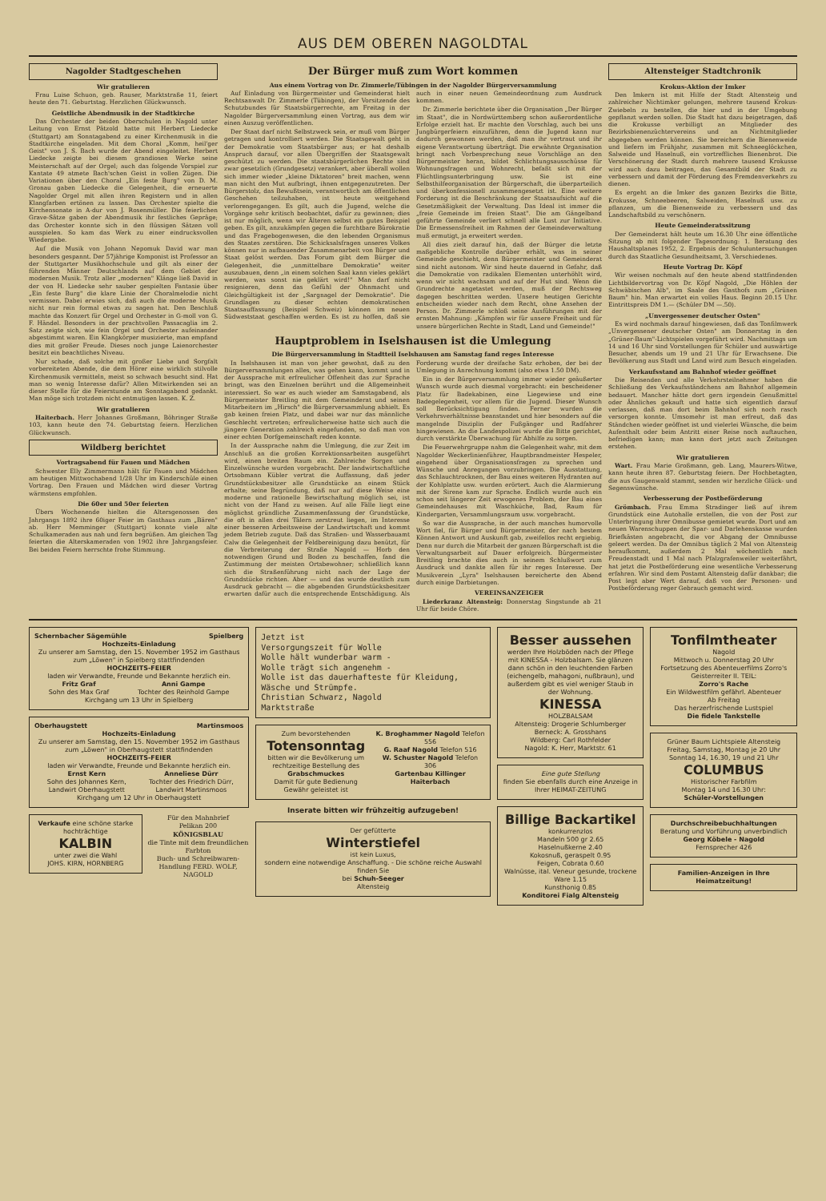AUS DEM OBEREN NAGOLDTAL
Nagolder Stadtgeschehen
Wir gratulieren
Frau Luise Schuon, geb. Rauser, Marktstraße 11, feiert heute den 71. Geburtstag. Herzlichen Glückwunsch.
Geistliche Abendmusik in der Stadtkirche
Das Orchester der beiden Oberschulen in Nagold unter Leitung von Ernst Pätzold hatte mit Herbert Liedecke (Stuttgart) am Sonntagabend zu einer Kirchenmusik in die Stadtkirche eingeladen. Mit dem Choral „Komm, heil'ger Geist" von J. S. Bach wurde der Abend eingeleitet. Herbert Liedecke zeigte bei diesem grandiosen Werke seine Meisterschaft auf der Orgel; auch das folgende Vorspiel zur Kantate 49 atmete Bach'schen Geist in vollen Zügen. Die Variationen über den Choral „Ein feste Burg" von D. M. Gronau gaben Liedecke die Gelegenheit, die erneuerte Nagolder Orgel mit allen ihren Registern und in allen Klangfarben ertönen zu lassen. Das Orchester spielte die Kirchensonate in A-dur von J. Rosenmüller. Die feierlichen Grave-Sätze gaben der Abendmusik ihr festliches Gepräge; das Orchester konnte sich in den flüssigen Sätzen voll ausspielen. So kam das Werk zu einer eindrucksvollen Wiedergabe.
Auf die Musik von Johann Nepomuk David war man besonders gespannt. Der 57jährige Komponist ist Professor an der Stuttgarter Musikhochschule und gilt als einer der führenden Männer Deutschlands auf dem Gebiet der modernen Musik. Trotz aller „modernen" Klänge ließ David in der von H. Liedecke sehr sauber gespielten Fantasie über „Ein feste Burg" die klare Linie der Choralmelodie nicht vermissen. Dabei erwies sich, daß auch die moderne Musik nicht nur rein formal etwas zu sagen hat. Den Beschluß machte das Konzert für Orgel und Orchester in G-moll von G. F. Händel. Besonders in der prachtvollen Passacaglia im 2. Satz zeigte sich, wie fein Orgel und Orchester aufeinander abgestimmt waren. Ein Klangkörper musizierte, man empfand dies mit großer Freude. Dieses noch junge Laienorchester besitzt ein beachtliches Niveau.
Nur schade, daß solche mit großer Liebe und Sorgfalt vorbereiteten Abende, die dem Hörer eine wirklich stilvolle Kirchenmusik vermitteln, meist so schwach besucht sind. Hat man so wenig Interesse dafür? Allen Mitwirkenden sei an dieser Stelle für die Feierstunde am Sonntagabend gedankt. Man möge sich trotzdem nicht entmutigen lassen. K. Z.
Wir gratulieren
Haiterbach. Herr Johannes Großmann, Böhringer Straße 103, kann heute den 74. Geburtstag feiern. Herzlichen Glückwunsch.
Wildberg berichtet
Vortragsabend für Fauen und Mädchen
Schwester Elly Zimmermann hält für Fauen und Mädchen am heutigen Mittwochabend 1/28 Uhr im Kinderschüle einen Vortrag. Den Frauen und Mädchen wird dieser Vortrag wärmstens empfohlen.
Die 60er und 50er feierten
Übers Wochenende hielten die Altersgenossen des Jahrgangs 1892 ihre 60iger Feier im Gasthaus zum „Bären" ab. Herr Memminger (Stuttgart) konnte viele alte Schulkameraden aus nah und fern begrüßen. Am gleichen Tag feierten die Alterskameraden von 1902 ihre Jahrgangsfeier. Bei beiden Feiern herrschte frohe Stimmung.
Der Bürger muß zum Wort kommen
Aus einem Vortrag von Dr. Zimmerle/Tübingen in der Nagolder Bürgerversammlung
Auf Einladung von Bürgermeister und Gemeinderat hielt Rechtsanwalt Dr. Zimmerle (Tübingen), der Vorsitzende des Schutzbundes für Staatsbürgerrechte, am Freitag in der Nagolder Bürgerversammlung einen Vortrag, aus dem wir einen Auszug veröffentlichen.
Der Staat darf nicht Selbstzweck sein, er muß vom Bürger getragen und kontrolliert werden. Die Staatsgewalt geht in der Demokratie vom Staatsbürger aus; er hat deshalb Anspruch darauf, vor allen Übergriffen der Staatsgewalt geschützt zu werden. Die staatsbürgerlichen Rechte sind zwar gesetzlich (Grundgesetz) verankert, aber überall wollen sich immer wieder „kleine Diktatoren" breit machen, wenn man nicht den Mut aufbringt, ihnen entgegenzutreten. Der Bürgerstolz, das Bewußtsein, verantwortlich am öffentlichen Geschehen teilzuhaben, ist heute weitgehend verlorengegangen. Es gilt, auch die Jugend, welche die Vorgänge sehr kritisch beobachtet, dafür zu gewinnen; dies ist nur möglich, wenn wir Älteren selbst ein gutes Beispiel geben. Es gilt, anzukämpfen gegen die furchtbare Bürokratie und das Fragebogenwesen, die den lebenden Organismus des Staates zerstören. Die Schicksalsfragen unseres Volkes können nur in aufbauender Zusammenarbeit von Bürger und Staat gelöst werden. Das Forum gibt dem Bürger die Gelegenheit, die „unmittelbare Demokratie" weiter auszubauen, denn „in einem solchen Saal kann vieles geklärt werden, was sonst nie geklärt wird!" Man darf nicht resignieren, denn das Gefühl der Ohnmacht und Gleichgültigkeit ist der „Sargnagel der Demokratie". Die Grundlagen zu dieser echten demokratischen Staatsauffassung (Beispiel Schweiz) können im neuen Südweststaat geschaffen werden. Es ist zu hoffen, daß sie auch in einer neuen Gemeindeordnung zum Ausdruck kommen.
Dr. Zimmerle berichtete über die Organisation „Der Bürger im Staat", die in Nordwürttemberg schon außerordentliche Erfolge erzielt hat. Er machte den Vorschlag, auch bei uns Jungbürgerfeiern einzuführen, denn die Jugend kann nur dadurch gewonnen werden, daß man ihr vertraut und ihr eigene Verantwortung überträgt. Die erwähnte Organisation bringt nach Vorbesprechung neue Vorschläge an den Bürgermeister heran, bildet Schlichtungsausschüsse für Wohnungsfragen und Wohnrecht, befaßt sich mit der Flüchtlingsunterbringung usw. Sie ist eine Selbsthilfeorganisation der Bürgerschaft, die überparteilich und überkonfessionell zusammengesetzt ist. Eine weitere Forderung ist die Beschränkung der Staatsaufsicht auf die Gesetzmäßigkeit der Verwaltung. Das Ideal ist immer die „freie Gemeinde im freien Staat". Die am Gängelband geführte Gemeinde verliert schnell alle Lust zur Initiative. Die Ermessensfreiheit im Rahmen der Gemeindeverwaltung muß ermutigt, ja erweitert werden.
All dies zielt darauf hin, daß der Bürger die letzte maßgebliche Kontrolle darüber erhält, was in seiner Gemeinde geschieht, denn Bürgermeister und Gemeinderat sind nicht autonom. Wir sind heute dauernd in Gefahr, daß die Demokratie von radikalen Elementen unterhöhlt wird, wenn wir nicht wachsam und auf der Hut sind. Wenn die Grundrechte angetastet werden, muß der Rechtsweg dagegen beschritten werden. Unsere heutigen Gerichte entscheiden wieder nach dem Recht, ohne Ansehen der Person. Dr. Zimmerle schloß seine Ausführungen mit der ernsten Mahnung: „Kämpfen wir für unsere Freiheit und für unsere bürgerlichen Rechte in Stadt, Land und Gemeinde!"
Hauptproblem in Iselshausen ist die Umlegung
Die Bürgerversammlung in Stadtteil Iselshausen am Samstag fand reges Interesse
In Iselshausen ist man von jeher gewohnt, daß zu den Bürgerversammlungen alles, was gehen kann, kommt und in der Aussprache mit erfreulicher Offenheit das zur Sprache bringt, was den Einzelnen berührt und die Allgemeinheit interessiert. So war es auch wieder am Samstagabend, als Bürgermeister Breitling mit dem Gemeinderat und seinen Mitarbeitern im „Hirsch" die Bürgerversammlung abhielt. Es gab keinen freien Platz, und dabei war nur das männliche Geschlecht vertreten; erfreulicherweise hatte sich auch die jüngere Generation zahlreich eingefunden, so daß man von einer echten Dorfgemeinschaft reden konnte.
In der Aussprache nahm die Umlegung, die zur Zeit im Anschluß an die großen Korrektionsarbeiten ausgeführt wird, einen breiten Raum ein. Zahlreiche Sorgen und Einzelwünsche wurden vorgebracht. Der landwirtschaftliche Ortsobmann Kübler vertrat die Auffassung, daß jeder Grundstücksbesitzer alle Grundstücke an einem Stück erhalte; seine Begründung, daß nur auf diese Weise eine moderne und rationelle Bewirtschaftung möglich sei, ist nicht von der Hand zu weisen. Auf alle Fälle liegt eine möglichst gründliche Zusammenfassung der Grundstücke, die oft in allen drei Tälern zerstreut liegen, im Interesse einer besseren Arbeitsweise der Landwirtschaft und kommt jedem Betrieb zugute. Daß das Straßen- und Wasserbauamt Calw die Gelegenheit der Feldbereinigung dazu benützt, für die Verbreiterung der Straße Nagold — Horb den notwendigen Grund und Boden zu beschaffen, fand die Zustimmung der meisten Ortsbewohner; schließlich kann sich die Straßenführung nicht nach der Lage der Grundstücke richten. Aber — und das wurde deutlich zum Ausdruck gebracht — die abgebenden Grundstücksbesitzer erwarten dafür auch die entsprechende Entschädigung. Als Forderung wurde der dreifache Satz erhoben, der bei der Umlegung in Anrechnung kommt (also etwa 1.50 DM).
Ein in der Bürgerversammlung immer wieder geäußerter Wunsch wurde auch diesmal vorgebracht: ein bescheidener Platz für Badekabinen, eine Liegewiese und eine Badegelegenheit, vor allem für die Jugend. Dieser Wunsch soll Berücksichtigung finden. Ferner wurden die Verkehrsverhältnisse beanstandet und hier besonders auf die mangelnde Disziplin der Fußgänger und Radfahrer hingewiesen. An die Landespolizei wurde die Bitte gerichtet, durch verstärkte Überwachung für Abhilfe zu sorgen.
Die Feuerwehrgruppe nahm die Gelegenheit wahr, mit dem Nagolder Weckerlinienführer, Hauptbrandmeister Hespeler, eingehend über Organisationsfragen zu sprechen und Wünsche und Anregungen vorzubringen. Die Ausstattung, das Schlauchtrocknen, der Bau eines weiteren Hydranten auf der Kohlplatte usw. wurden erörtert. Auch die Alarmierung mit der Sirene kam zur Sprache. Endlich wurde auch ein schon seit längerer Zeit erwogenes Problem, der Bau eines Gemeindehauses mit Waschküche, Bad, Raum für Kindergarten, Versammlungsraum usw. vorgebracht.
So war die Aussprache, in der auch manches humorvolle Wort fiel, für Bürger und Bürgermeister, der nach bestem Können Antwort und Auskunft gab, zweifellos recht ergiebig. Denn nur durch die Mitarbeit der ganzen Bürgerschaft ist die Verwaltungsarbeit auf Dauer erfolgreich. Bürgermeister Breitling brachte dies auch in seinem Schlußwort zum Ausdruck und dankte allen für ihr reges Interesse. Der Musikverein „Lyra" Iselshausen bereicherte den Abend durch einige Darbietungen.
VEREINSANZEIGER
Liederkranz Altensteig: Donnerstag Singstunde ab 21 Uhr für beide Chöre.
Altensteiger Stadtchronik
Krokus-Aktion der Imker
Den Imkern ist mit Hilfe der Stadt Altensteig und zahlreicher Nichtimker gelungen, mehrere tausend Krokus-Zwiebeln zu bestellen, die hier und in der Umgebung gepflanzt werden sollen. Die Stadt hat dazu beigetragen, daß die Krokusse verbilligt an Mitglieder des Bezirksbienenzüchtervereins und an Nichtmitglieder abgegeben werden können. Sie bereichern die Bienenweide und liefern im Frühjahr, zusammen mit Schneeglöckchen, Salweide und Haselnuß, ein vortreffliches Bienenbrot. Die Verschönerung der Stadt durch mehrere tausend Krokusse wird auch dazu beitragen, das Gesamtbild der Stadt zu verbessern und damit der Förderung des Fremdenverkehrs zu dienen.
Es ergeht an die Imker des ganzen Bezirks die Bitte, Krokusse, Schneebeeren, Salweiden, Haselnuß usw. zu pflanzen, um die Bienenweide zu verbessern und das Landschaftsbild zu verschönern.
Heute Gemeinderatssitzung
Der Gemeinderat hält heute um 16.30 Uhr eine öffentliche Sitzung ab mit folgender Tagesordnung: 1. Beratung des Haushaltsplanes 1952, 2. Ergebnis der Schuluntersuchungen durch das Staatliche Gesundheitsamt, 3. Verschiedenes.
Heute Vortrag Dr. Köpf
Wir weisen nochmals auf den heute abend stattfindenden Lichtbildervortrag von Dr. Köpf Nagold, „Die Höhlen der Schwäbischen Alb", im Saale des Gasthofs zum „Grünen Baum" hin. Man erwartet ein volles Haus. Beginn 20.15 Uhr. Eintrittspreis DM 1.— (Schüler DM —.50).
„Unvergessener deutscher Osten"
Es wird nochmals darauf hingewiesen, daß das Tonfilmwerk „Unvergessener deutscher Osten" am Donnerstag in den „Grüner-Baum"-Lichtspielen vorgeführt wird. Nachmittags um 14 und 16 Uhr sind Vorstellungen für Schüler und auswärtige Besucher, abends um 19 und 21 Uhr für Erwachsene. Die Bevölkerung aus Stadt und Land wird zum Besuch eingeladen.
Verkaufsstand am Bahnhof wieder geöffnet
Die Reisenden und alle Verkehrsteilnehmer haben die Schließung des Verkaufsständchens am Bahnhof allgemein bedauert. Mancher hätte dort gern irgendein Genußmittel oder Ähnliches gekauft und hatte sich eigentlich darauf verlassen, daß man dort beim Bahnhof sich noch rasch versorgen konnte. Umsomehr ist man erfreut, daß das Ständchen wieder geöffnet ist und vielerlei Wünsche, die beim Aufenthalt oder beim Antritt einer Reise noch auftauchen, befriedigen kann; man kann dort jetzt auch Zeitungen erstehen.
Wir gratulieren
Wart. Frau Marie Großmann, geb. Lang, Maurers-Witwe, kann heute ihren 87. Geburtstag feiern. Der Hochbetagten, die aus Gaugenwald stammt, senden wir herzliche Glück- und Segenswünsche.
Verbesserung der Postbeförderung
Grömbach. Frau Emma Stradinger ließ auf ihrem Grundstück eine Autohalle erstellen, die von der Post zur Unterbringung ihrer Omnibusse gemietet wurde. Dort und am neuen Warenschuppen der Spar- und Darlehenskasse wurden Briefkästen angebracht, die vor Abgang der Omnibusse geleert werden. Da der Omnibus täglich 2 Mal von Altensteig heraufkommt, außerdem 2 Mal wöchentlich nach Freudenstadt und 1 Mal nach Pfalzgrafenweiler weiterfährt, hat jetzt die Postbeförderung eine wesentliche Verbesserung erfahren. Wir sind dem Postamt Altensteig dafür dankbar; die Post legt aber Wert darauf, daß von der Personen- und Postbeförderung reger Gebrauch gemacht wird.
Schernbacher Sägemühle Spielberg
Hochzeits-Einladung
Zu unserer am Samstag, den 15. November 1952 im Gasthaus zum „Löwen" in Spielberg stattfindenden
HOCHZEITS-FEIER
laden wir Verwandte, Freunde und Bekannte herzlich ein.
Fritz Graf
Sohn des Max Graf Anni Gampe
Tochter des Reinhold Gampe
Kirchgang um 13 Uhr in Spielberg
Oberhaugstett Martinsmoos
Hochzeits-Einladung
Zu unserer am Samstag, den 15. November 1952 im Gasthaus zum „Löwen" in Oberhaugstett stattfindenden
HOCHZEITS-FEIER
laden wir Verwandte, Freunde und Bekannte herzlich ein.
Ernst Kern
Sohn des Johannes Kern, Landwirt Oberhaugstett Anneliese Dürr
Tochter des Friedrich Dürr, Landwirt Martinsmoos
Kirchgang um 12 Uhr in Oberhaugstett
Verkaufe eine schöne starke hochträchtige
KALBIN
unter zwei die Wahl
JOHS. KIRN, HORNBERG
Für den Mahnbrief
Pelikan 200
KÖNIGSBLAU
die Tinte mit dem freundlichen Farbton
Buch- und Schreibwaren-Handlung FERD. WOLF, NAGOLD
Jetzt ist
Versorgungszeit für Wolle
Wolle hält wunderbar warm -
Wolle trägt sich angenehm -
Wolle ist das dauerhafteste für Kleidung, Wäsche und Strümpfe.
Christian Schwarz, Nagold
Marktstraße
Zum bevorstehenden
Totensonntag
bitten wir die Bevölkerung um rechtzeitige Bestellung des
Grabschmuckes
Damit für gute Bedienung Gewähr geleistet ist
K. Broghammer Nagold Telefon 556
G. Raaf Nagold Telefon 516
W. Schuster Nagold Telefon 306
Gartenbau Killinger Haiterbach
Inserate bitten wir frühzeitig aufzugeben!
Der gefütterte
Winterstiefel
ist kein Luxus,
sondern eine notwendige Anschaffung. - Die schöne reiche Auswahl finden Sie
bei Schuh-Seeger
Altensteig
Besser aussehen
werden Ihre Holzböden nach der Pflege mit KINESSA - Holzbalsam. Sie glänzen dann schön in den leuchtenden Farben (eichengelb, mahagoni, nußbraun), und außerdem gibt es viel weniger Staub in der Wohnung.
KINESSA
HOLZBALSAM
Altensteig: Drogerie Schlumberger
Berneck: A. Grosshans
Wildberg: Carl Rothfelder
Nagold: K. Herr, Marktstr. 61
Eine gute Stellung
finden Sie ebenfalls durch eine Anzeige in Ihrer HEIMAT-ZEITUNG
Billige Backartikel
konkurrenzlos
Mandeln 500 gr 2.65
Haselnußkerne 2.40
Kokosnuß, geraspelt 0.95
Feigen, Cobrata 0.60
Walnüsse, ital. Veneur gesunde, trockene Ware 1.15
Kunsthonig 0.85
Konditorei Fialg Altensteig
Tonfilmtheater
Nagold
Mittwoch u. Donnerstag 20 Uhr
Fortsetzung des Abenteuerfilms Zorro's Geisterreiter II. TEIL:
Zorro's Rache
Ein Wildwestfilm gefährl. Abenteuer
Ab Freitag
Das herzerfrischende Lustspiel
Die fidele Tankstelle
Grüner Baum Lichtspiele Altensteig
Freitag, Samstag, Montag je 20 Uhr
Sonntag 14, 16.30, 19 und 21 Uhr
COLUMBUS
Historischer Farbfilm
Montag 14 und 16.30 Uhr:
Schüler-Vorstellungen
Durchschreibebuchhaltungen
Beratung und Vorführung unverbindlich
Georg Köbele - Nagold
Fernsprecher 426
Familien-Anzeigen in Ihre Heimatzeitung!